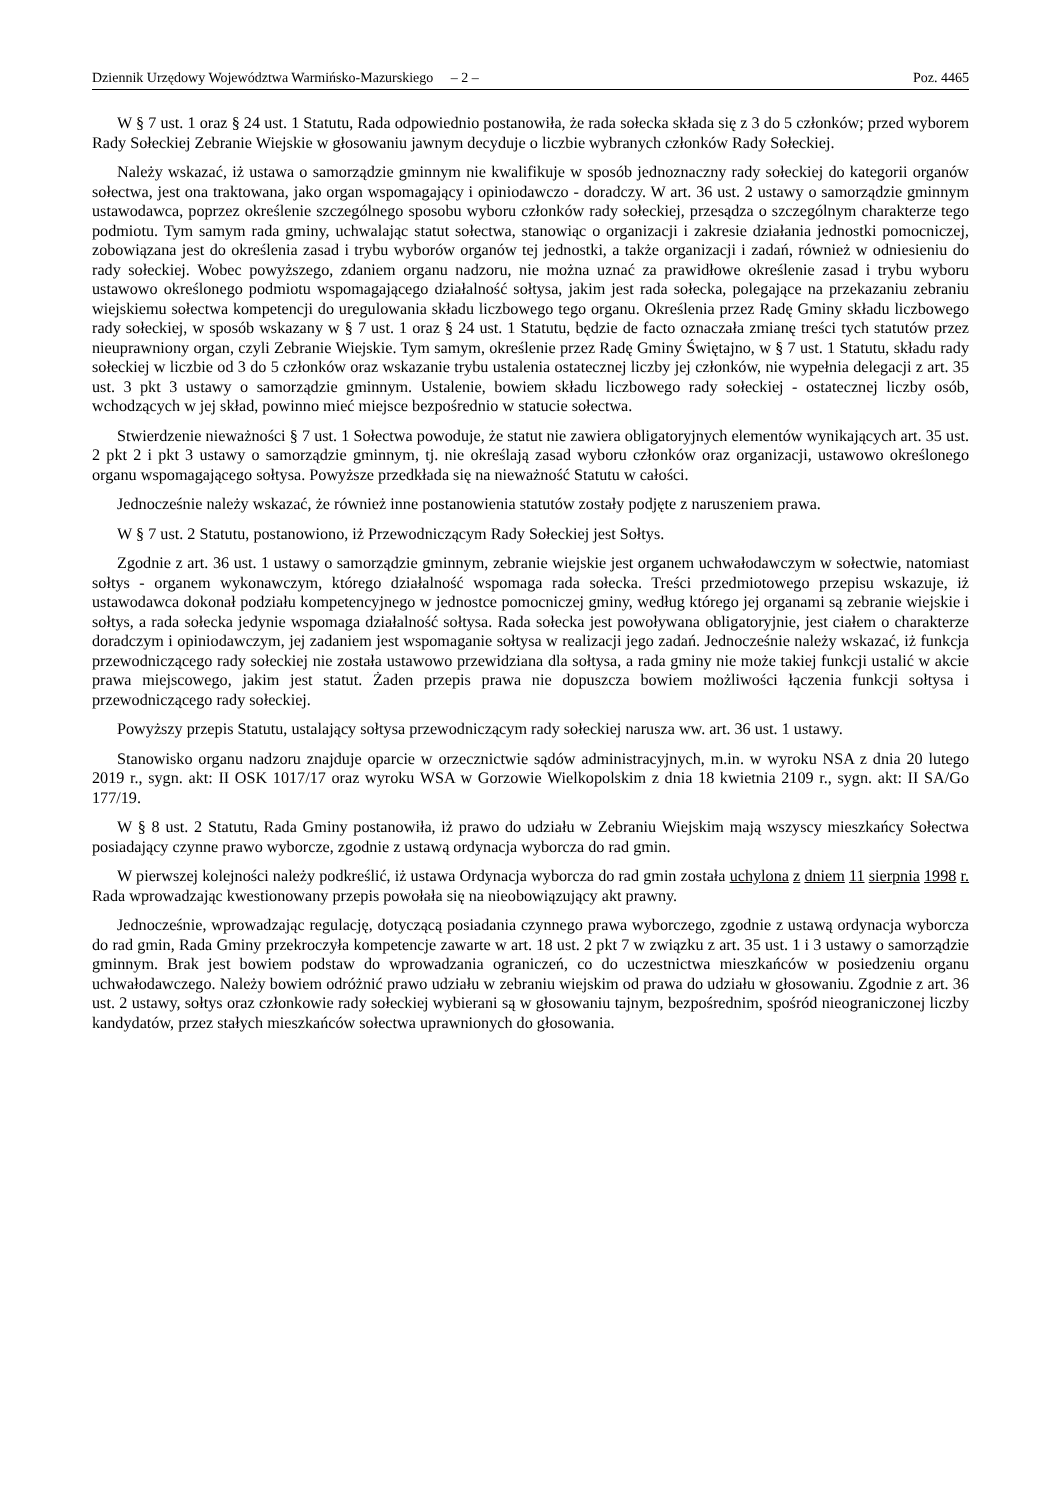Dziennik Urzędowy Województwa Warmińsko-Mazurskiego – 2 – Poz. 4465
W § 7 ust. 1 oraz § 24 ust. 1 Statutu, Rada odpowiednio postanowiła, że rada sołecka składa się z 3 do 5 członków; przed wyborem Rady Sołeckiej Zebranie Wiejskie w głosowaniu jawnym decyduje o liczbie wybranych członków Rady Sołeckiej.
Należy wskazać, iż ustawa o samorządzie gminnym nie kwalifikuje w sposób jednoznaczny rady sołeckiej do kategorii organów sołectwa, jest ona traktowana, jako organ wspomagający i opiniodawczo - doradczy. W art. 36 ust. 2 ustawy o samorządzie gminnym ustawodawca, poprzez określenie szczególnego sposobu wyboru członków rady sołeckiej, przesądza o szczególnym charakterze tego podmiotu. Tym samym rada gminy, uchwalając statut sołectwa, stanowiąc o organizacji i zakresie działania jednostki pomocniczej, zobowiązana jest do określenia zasad i trybu wyborów organów tej jednostki, a także organizacji i zadań, również w odniesieniu do rady sołeckiej. Wobec powyższego, zdaniem organu nadzoru, nie można uznać za prawidłowe określenie zasad i trybu wyboru ustawowo określonego podmiotu wspomagającego działalność sołtysa, jakim jest rada sołecka, polegające na przekazaniu zebraniu wiejskiemu sołectwa kompetencji do uregulowania składu liczbowego tego organu. Określenia przez Radę Gminy składu liczbowego rady sołeckiej, w sposób wskazany w § 7 ust. 1 oraz § 24 ust. 1 Statutu, będzie de facto oznaczała zmianę treści tych statutów przez nieuprawniony organ, czyli Zebranie Wiejskie. Tym samym, określenie przez Radę Gminy Świętajno, w § 7 ust. 1 Statutu, składu rady sołeckiej w liczbie od 3 do 5 członków oraz wskazanie trybu ustalenia ostatecznej liczby jej członków, nie wypełnia delegacji z art. 35 ust. 3 pkt 3 ustawy o samorządzie gminnym. Ustalenie, bowiem składu liczbowego rady sołeckiej - ostatecznej liczby osób, wchodzących w jej skład, powinno mieć miejsce bezpośrednio w statucie sołectwa.
Stwierdzenie nieważności § 7 ust. 1 Sołectwa powoduje, że statut nie zawiera obligatoryjnych elementów wynikających art. 35 ust. 2 pkt 2 i pkt 3 ustawy o samorządzie gminnym, tj. nie określają zasad wyboru członków oraz organizacji, ustawowo określonego organu wspomagającego sołtysa. Powyższe przedkłada się na nieważność Statutu w całości.
Jednocześnie należy wskazać, że również inne postanowienia statutów zostały podjęte z naruszeniem prawa.
W § 7 ust. 2 Statutu, postanowiono, iż Przewodniczącym Rady Sołeckiej jest Sołtys.
Zgodnie z art. 36 ust. 1 ustawy o samorządzie gminnym, zebranie wiejskie jest organem uchwałodawczym w sołectwie, natomiast sołtys - organem wykonawczym, którego działalność wspomaga rada sołecka. Treści przedmiotowego przepisu wskazuje, iż ustawodawca dokonał podziału kompetencyjnego w jednostce pomocniczej gminy, według którego jej organami są zebranie wiejskie i sołtys, a rada sołecka jedynie wspomaga działalność sołtysa. Rada sołecka jest powoływana obligatoryjnie, jest ciałem o charakterze doradczym i opiniodawczym, jej zadaniem jest wspomaganie sołtysa w realizacji jego zadań. Jednocześnie należy wskazać, iż funkcja przewodniczącego rady sołeckiej nie została ustawowo przewidziana dla sołtysa, a rada gminy nie może takiej funkcji ustalić w akcie prawa miejscowego, jakim jest statut. Żaden przepis prawa nie dopuszcza bowiem możliwości łączenia funkcji sołtysa i przewodniczącego rady sołeckiej.
Powyższy przepis Statutu, ustalający sołtysa przewodniczącym rady sołeckiej narusza ww. art. 36 ust. 1 ustawy.
Stanowisko organu nadzoru znajduje oparcie w orzecznictwie sądów administracyjnych, m.in. w wyroku NSA z dnia 20 lutego 2019 r., sygn. akt: II OSK 1017/17 oraz wyroku WSA w Gorzowie Wielkopolskim z dnia 18 kwietnia 2109 r., sygn. akt: II SA/Go 177/19.
W § 8 ust. 2 Statutu, Rada Gminy postanowiła, iż prawo do udziału w Zebraniu Wiejskim mają wszyscy mieszkańcy Sołectwa posiadający czynne prawo wyborcze, zgodnie z ustawą ordynacja wyborcza do rad gmin.
W pierwszej kolejności należy podkreślić, iż ustawa Ordynacja wyborcza do rad gmin została uchylona z dniem 11 sierpnia 1998 r. Rada wprowadzając kwestionowany przepis powołała się na nieobowiązujący akt prawny.
Jednocześnie, wprowadzając regulację, dotyczącą posiadania czynnego prawa wyborczego, zgodnie z ustawą ordynacja wyborcza do rad gmin, Rada Gminy przekroczyła kompetencje zawarte w art. 18 ust. 2 pkt 7 w związku z art. 35 ust. 1 i 3 ustawy o samorządzie gminnym. Brak jest bowiem podstaw do wprowadzania ograniczeń, co do uczestnictwa mieszkańców w posiedzeniu organu uchwałodawczego. Należy bowiem odróżnić prawo udziału w zebraniu wiejskim od prawa do udziału w głosowaniu. Zgodnie z art. 36 ust. 2 ustawy, sołtys oraz członkowie rady sołeckiej wybierani są w głosowaniu tajnym, bezpośrednim, spośród nieograniczonej liczby kandydatów, przez stałych mieszkańców sołectwa uprawnionych do głosowania.